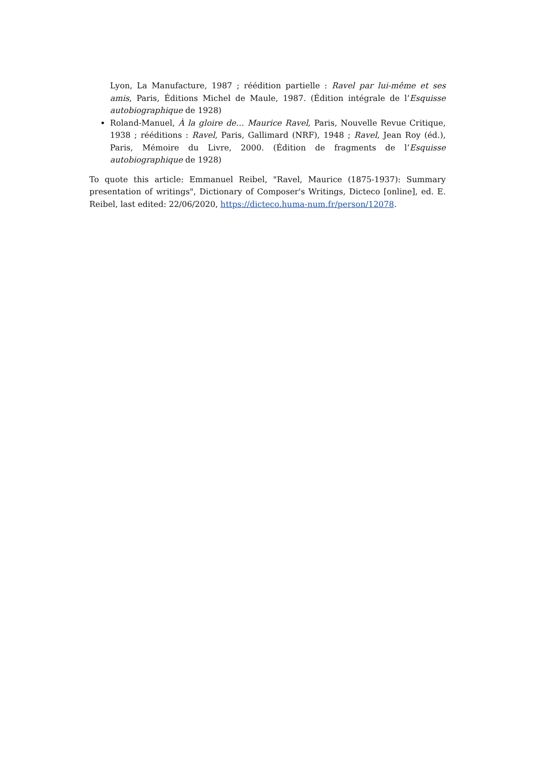Lyon, La Manufacture, 1987 ; réédition partielle : Ravel par lui-même et ses amis, Paris, Éditions Michel de Maule, 1987. (Édition intégrale de l’Esquisse autobiographique de 1928)
Roland-Manuel, À la gloire de… Maurice Ravel, Paris, Nouvelle Revue Critique, 1938 ; rééditions : Ravel, Paris, Gallimard (NRF), 1948 ; Ravel, Jean Roy (éd.), Paris, Mémoire du Livre, 2000. (Édition de fragments de l’Esquisse autobiographique de 1928)
To quote this article: Emmanuel Reibel, "Ravel, Maurice (1875-1937): Summary presentation of writings", Dictionary of Composer's Writings, Dicteco [online], ed. E. Reibel, last edited: 22/06/2020, https://dicteco.huma-num.fr/person/12078.